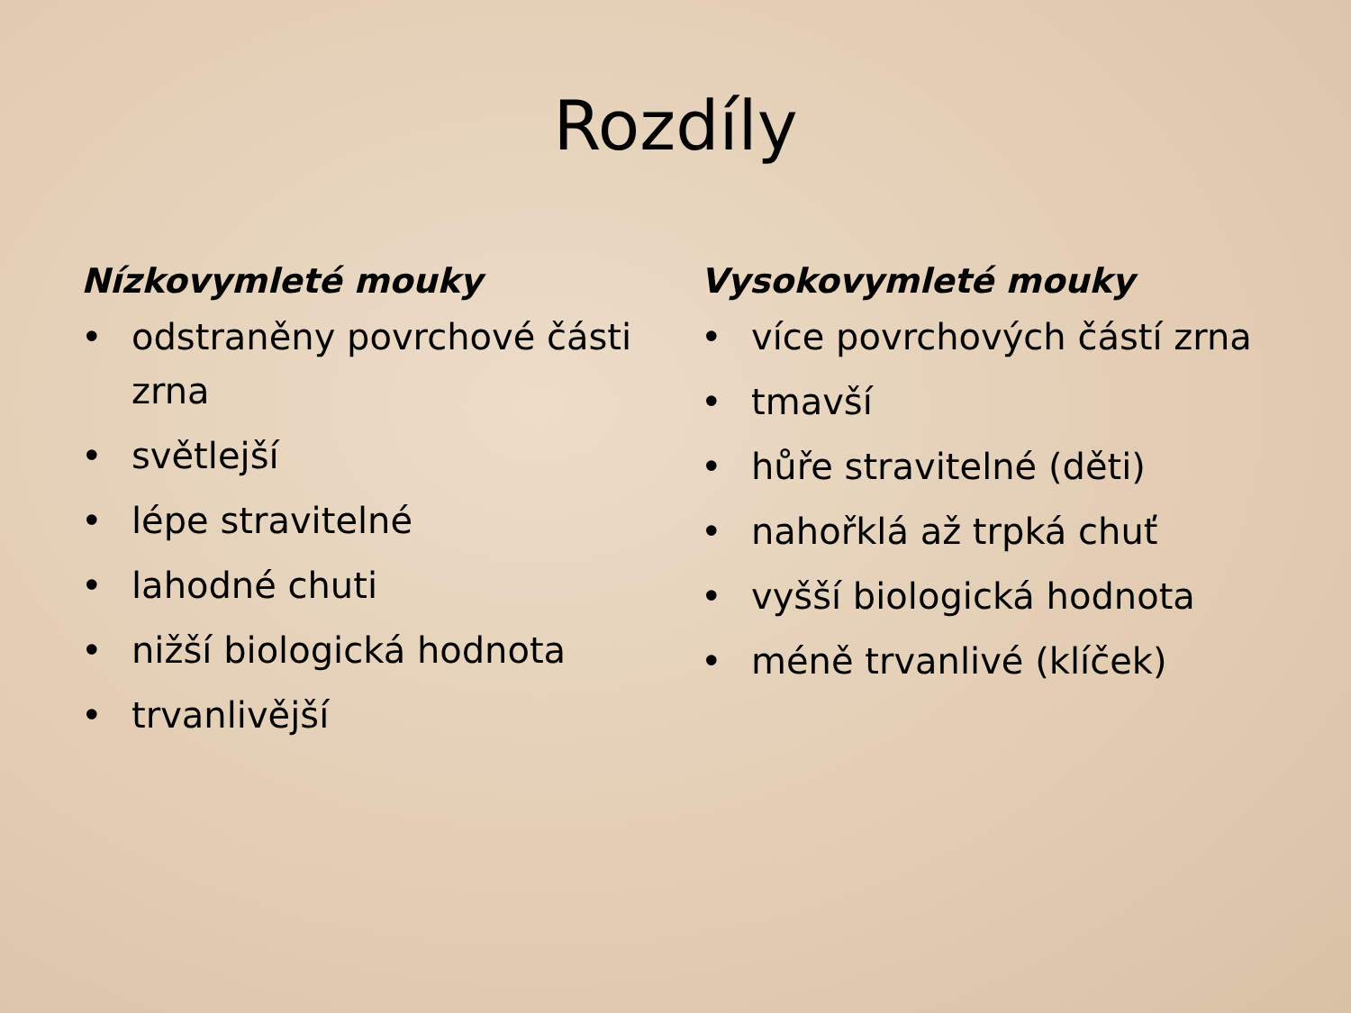Rozdíly
Nízkovymleté mouky
• odstraněny povrchové části zrna
• světlejší
• lépe stravitelné
• lahodné chuti
• nižší biologická hodnota
• trvanlivější
Vysokovymleté mouky
• více povrchových částí zrna
• tmavší
• hůře stravitelné (děti)
• nahořklá až trpká chuť
• vyšší biologická hodnota
• méně trvanlivé (klíček)